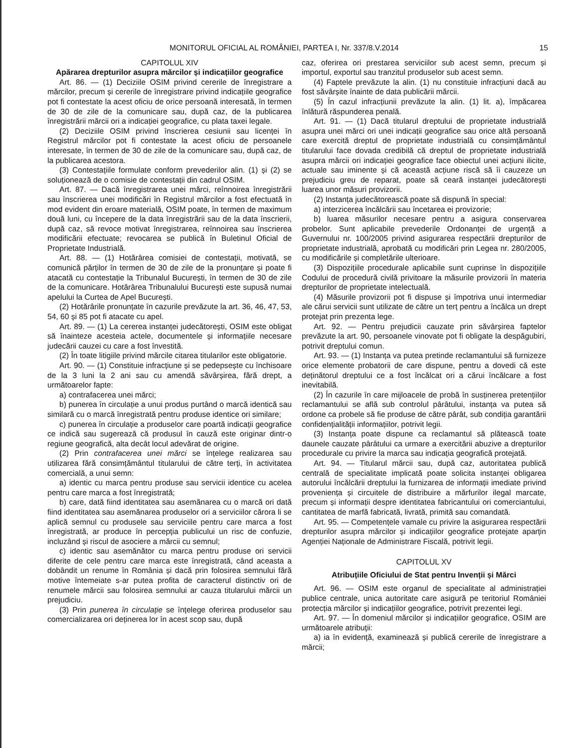MONITORUL OFICIAL AL ROMÂNIEI, PARTEA I, Nr. 337/8.V.2014 15
CAPITOLUL XIV
Apărarea drepturilor asupra mărcilor și indicațiilor geografice
Art. 86. — (1) Deciziile OSIM privind cererile de înregistrare a mărcilor, precum și cererile de înregistrare privind indicațiile geografice pot fi contestate la acest oficiu de orice persoană interesată, în termen de 30 de zile de la comunicare sau, după caz, de la publicarea înregistrării mărcii ori a indicației geografice, cu plata taxei legale.
(2) Deciziile OSIM privind înscrierea cesiunii sau licenței în Registrul mărcilor pot fi contestate la acest oficiu de persoanele interesate, în termen de 30 de zile de la comunicare sau, după caz, de la publicarea acestora.
(3) Contestațiile formulate conform prevederilor alin. (1) și (2) se soluționează de o comisie de contestații din cadrul OSIM.
Art. 87. — Dacă înregistrarea unei mărci, reînnoirea înregistrării sau înscrierea unei modificări în Registrul mărcilor a fost efectuată în mod evident din eroare materială, OSIM poate, în termen de maximum două luni, cu începere de la data înregistrării sau de la data înscrierii, după caz, să revoce motivat înregistrarea, reînnoirea sau înscrierea modificării efectuate; revocarea se publică în Buletinul Oficial de Proprietate Industrială.
Art. 88. — (1) Hotărârea comisiei de contestații, motivată, se comunică părților în termen de 30 de zile de la pronunțare și poate fi atacată cu contestație la Tribunalul București, în termen de 30 de zile de la comunicare. Hotărârea Tribunalului București este supusă numai apelului la Curtea de Apel București.
(2) Hotărârile pronunțate în cazurile prevăzute la art. 36, 46, 47, 53, 54, 60 și 85 pot fi atacate cu apel.
Art. 89. — (1) La cererea instanței judecătorești, OSIM este obligat să înainteze acesteia actele, documentele și informațiile necesare judecării cauzei cu care a fost învestită.
(2) În toate litigiile privind mărcile citarea titularilor este obligatorie.
Art. 90. — (1) Constituie infracțiune și se pedepsește cu închisoare de la 3 luni la 2 ani sau cu amendă săvârșirea, fără drept, a următoarelor fapte:
a) contrafacerea unei mărci;
b) punerea în circulație a unui produs purtând o marcă identică sau similară cu o marcă înregistrată pentru produse identice ori similare;
c) punerea în circulație a produselor care poartă indicații geografice ce indică sau sugerează că produsul în cauză este originar dintr-o regiune geografică, alta decât locul adevărat de origine.
(2) Prin contrafacerea unei mărci se înțelege realizarea sau utilizarea fără consimțământul titularului de către terți, în activitatea comercială, a unui semn:
a) identic cu marca pentru produse sau servicii identice cu acelea pentru care marca a fost înregistrată;
b) care, dată fiind identitatea sau asemănarea cu o marcă ori dată fiind identitatea sau asemănarea produselor ori a serviciilor cărora li se aplică semnul cu produsele sau serviciile pentru care marca a fost înregistrată, ar produce în percepția publicului un risc de confuzie, incluzând și riscul de asociere a mărcii cu semnul;
c) identic sau asemănător cu marca pentru produse ori servicii diferite de cele pentru care marca este înregistrată, când aceasta a dobândit un renume în România și dacă prin folosirea semnului fără motive întemeiate s-ar putea profita de caracterul distinctiv ori de renumele mărcii sau folosirea semnului ar cauza titularului mărcii un prejudiciu.
(3) Prin punerea în circulație se înțelege oferirea produselor sau comercializarea ori deținerea lor în acest scop sau, după
caz, oferirea ori prestarea serviciilor sub acest semn, precum și importul, exportul sau tranzitul produselor sub acest semn.
(4) Faptele prevăzute la alin. (1) nu constituie infracțiuni dacă au fost săvârșite înainte de data publicării mărcii.
(5) În cazul infracțiunii prevăzute la alin. (1) lit. a), împăcarea înlătură răspunderea penală.
Art. 91. — (1) Dacă titularul dreptului de proprietate industrială asupra unei mărci ori unei indicații geografice sau orice altă persoană care exercită dreptul de proprietate industrială cu consimțământul titularului face dovada credibilă că dreptul de proprietate industrială asupra mărcii ori indicației geografice face obiectul unei acțiuni ilicite, actuale sau iminente și că această acțiune riscă să îi cauzeze un prejudiciu greu de reparat, poate să ceară instanței judecătorești luarea unor măsuri provizorii.
(2) Instanța judecătorească poate să dispună în special:
a) interzicerea încălcării sau încetarea ei provizorie;
b) luarea măsurilor necesare pentru a asigura conservarea probelor. Sunt aplicabile prevederile Ordonanței de urgență a Guvernului nr. 100/2005 privind asigurarea respectării drepturilor de proprietate industrială, aprobată cu modificări prin Legea nr. 280/2005, cu modificările și completările ulterioare.
(3) Dispozițiile procedurale aplicabile sunt cuprinse în dispozițiile Codului de procedură civilă privitoare la măsurile provizorii în materia drepturilor de proprietate intelectuală.
(4) Măsurile provizorii pot fi dispuse și împotriva unui intermediar ale cărui servicii sunt utilizate de către un terț pentru a încălca un drept protejat prin prezenta lege.
Art. 92. — Pentru prejudicii cauzate prin săvârșirea faptelor prevăzute la art. 90, persoanele vinovate pot fi obligate la despăgubiri, potrivit dreptului comun.
Art. 93. — (1) Instanța va putea pretinde reclamantului să furnizeze orice elemente probatorii de care dispune, pentru a dovedi că este deținătorul dreptului ce a fost încălcat ori a cărui încălcare a fost inevitabilă.
(2) În cazurile în care mijloacele de probă în susținerea pretențiilor reclamantului se află sub controlul pârâtului, instanța va putea să ordone ca probele să fie produse de către pârât, sub condiția garantării confidențialității informațiilor, potrivit legii.
(3) Instanța poate dispune ca reclamantul să plătească toate daunele cauzate pârâtului ca urmare a exercitării abuzive a drepturilor procedurale cu privire la marca sau indicația geografică protejată.
Art. 94. — Titularul mărcii sau, după caz, autoritatea publică centrală de specialitate implicată poate solicita instanței obligarea autorului încălcării dreptului la furnizarea de informații imediate privind proveniența și circuitele de distribuire a mărfurilor ilegal marcate, precum și informații despre identitatea fabricantului ori comerciantului, cantitatea de marfă fabricată, livrată, primită sau comandată.
Art. 95. — Competențele vamale cu privire la asigurarea respectării drepturilor asupra mărcilor și indicațiilor geografice protejate aparțin Agenției Naționale de Administrare Fiscală, potrivit legii.
CAPITOLUL XV
Atribuțiile Oficiului de Stat pentru Invenții și Mărci
Art. 96. — OSIM este organul de specialitate al administrației publice centrale, unica autoritate care asigură pe teritoriul României protecția mărcilor și indicațiilor geografice, potrivit prezentei legi.
Art. 97. — În domeniul mărcilor și indicațiilor geografice, OSIM are următoarele atribuții:
a) ia în evidență, examinează și publică cererile de înregistrare a mărcii;